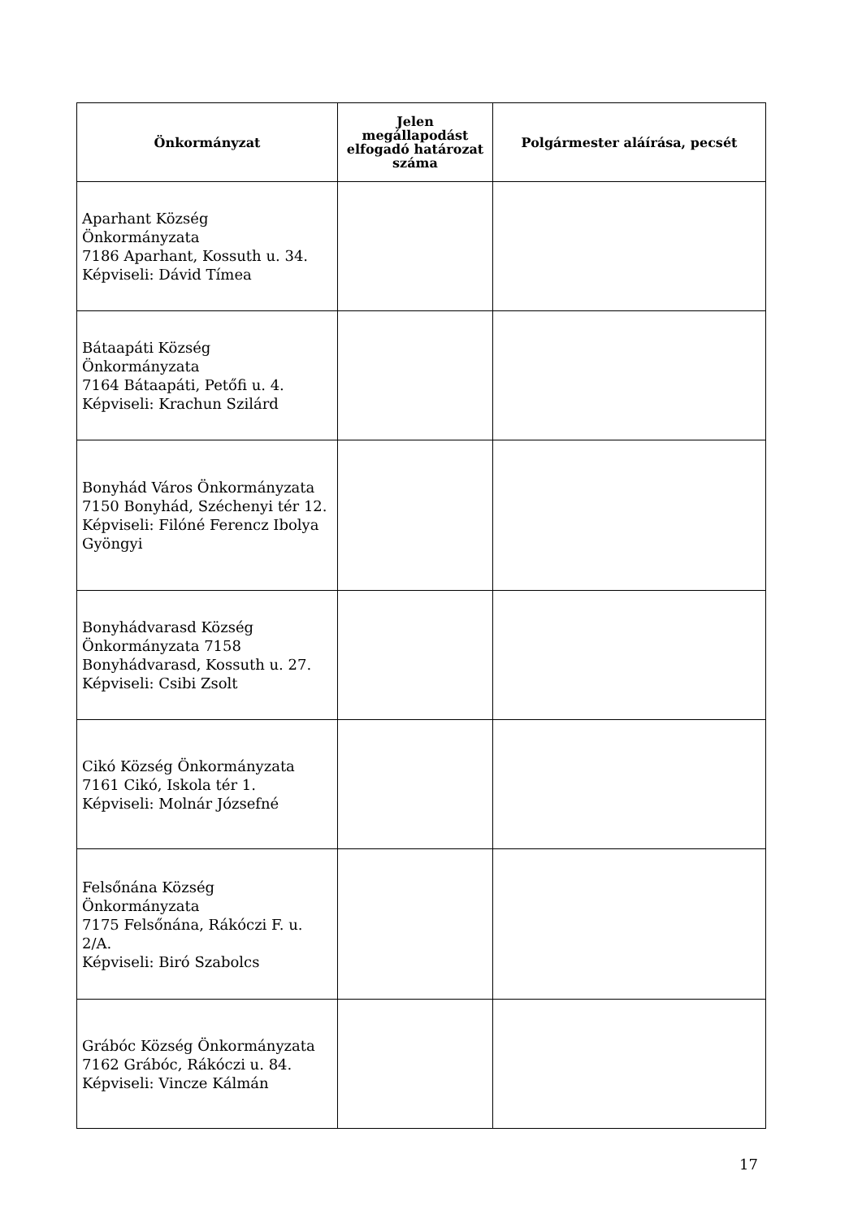| Önkormányzat | Jelen megállapodást elfogadó határozat száma | Polgármester aláírása, pecsét |
| --- | --- | --- |
| Aparhant Község Önkormányzata 7186 Aparhant, Kossuth u. 34. Képviseli: Dávid Tímea | | |
| Bátaapáti Község Önkormányzata 7164 Bátaapáti, Petőfi u. 4. Képviseli: Krachun Szilárd | | |
| Bonyhád Város Önkormányzata 7150 Bonyhád, Széchenyi tér 12. Képviseli: Filóné Ferencz Ibolya Gyöngyi | | |
| Bonyhádvarasd Község Önkormányzata 7158 Bonyhádvarasd, Kossuth u. 27. Képviseli: Csibi Zsolt | | |
| Cikó Község Önkormányzata 7161 Cikó, Iskola tér 1. Képviseli: Molnár Józsefné | | |
| Felsőnána Község Önkormányzata 7175 Felsőnána, Rákóczi F. u. 2/A. Képviseli: Biró Szabolcs | | |
| Grábóc Község Önkormányzata 7162 Grábóc, Rákóczi u. 84. Képviseli: Vincze Kálmán | | |
17